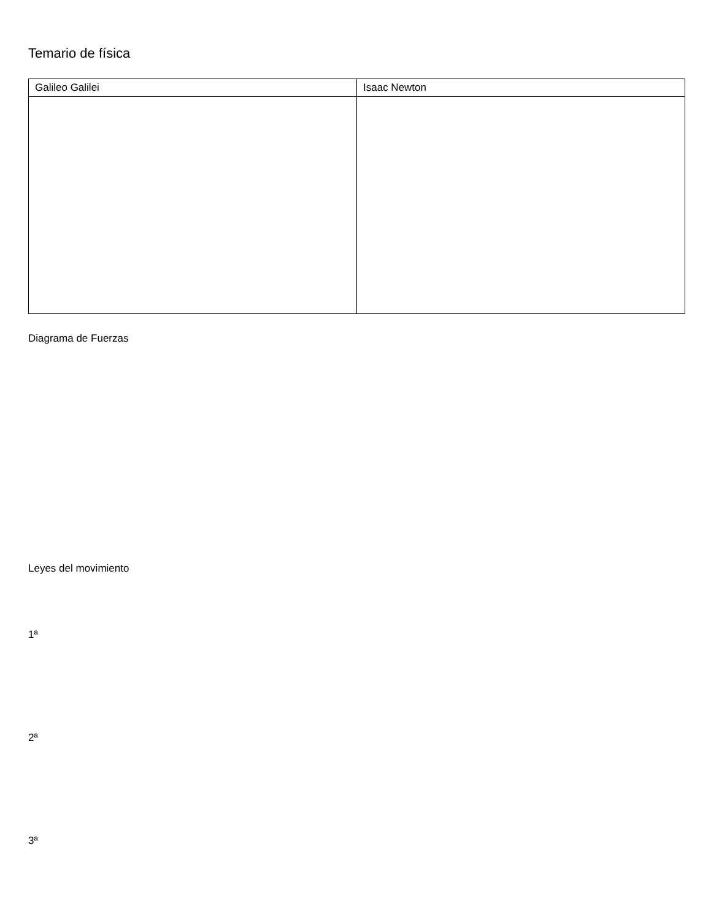Temario de física
| Galileo Galilei | Isaac Newton |
| --- | --- |
Diagrama de Fuerzas
Leyes del movimiento
1ª
2ª
3ª